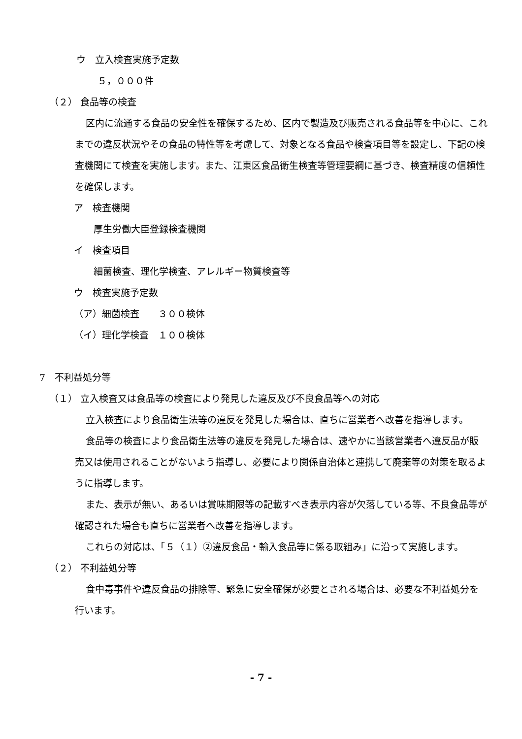ウ　立入検査実施予定数
５，０００件
（２） 食品等の検査
区内に流通する食品の安全性を確保するため、区内で製造及び販売される食品等を中心に、これまでの違反状況やその食品の特性等を考慮して、対象となる食品や検査項目等を設定し、下記の検査機関にて検査を実施します。また、江東区食品衛生検査等管理要綱に基づき、検査精度の信頼性を確保します。
ア　検査機関
厚生労働大臣登録検査機関
イ　検査項目
細菌検査、理化学検査、アレルギー物質検査等
ウ　検査実施予定数
（ア）細菌検査　　３００検体
（イ）理化学検査　１００検体
7　不利益処分等
（１） 立入検査又は食品等の検査により発見した違反及び不良食品等への対応
立入検査により食品衛生法等の違反を発見した場合は、直ちに営業者へ改善を指導します。
食品等の検査により食品衛生法等の違反を発見した場合は、速やかに当該営業者へ違反品が販売又は使用されることがないよう指導し、必要により関係自治体と連携して廃棄等の対策を取るように指導します。
また、表示が無い、あるいは賞味期限等の記載すべき表示内容が欠落している等、不良食品等が確認された場合も直ちに営業者へ改善を指導します。
これらの対応は、「５（１）②違反食品・輸入食品等に係る取組み」に沿って実施します。
（２） 不利益処分等
食中毒事件や違反食品の排除等、緊急に安全確保が必要とされる場合は、必要な不利益処分を行います。
- 7 -